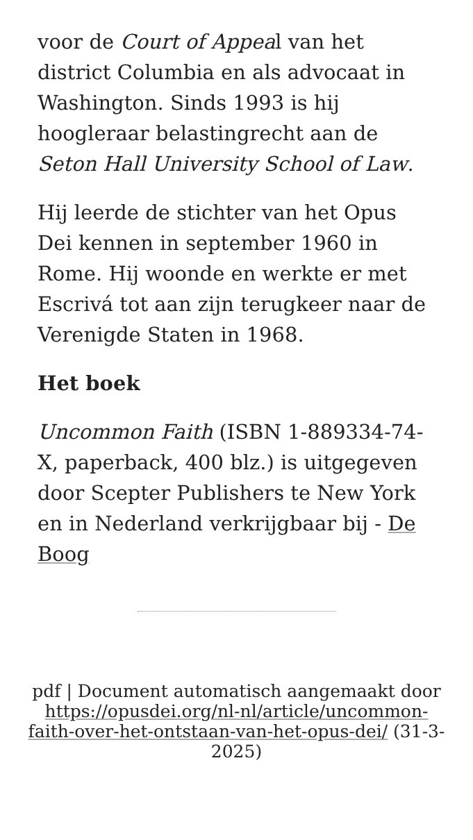voor de Court of Appeal van het district Columbia en als advocaat in Washington. Sinds 1993 is hij hoogleraar belastingrecht aan de Seton Hall University School of Law.
Hij leerde de stichter van het Opus Dei kennen in september 1960 in Rome. Hij woonde en werkte er met Escrivá tot aan zijn terugkeer naar de Verenigde Staten in 1968.
Het boek
Uncommon Faith (ISBN 1-889334-74-X, paperback, 400 blz.) is uitgegeven door Scepter Publishers te New York en in Nederland verkrijgbaar bij - De Boog
pdf | Document automatisch aangemaakt door https://opusdei.org/nl-nl/article/uncommon-faith-over-het-ontstaan-van-het-opus-dei/ (31-3-2025)